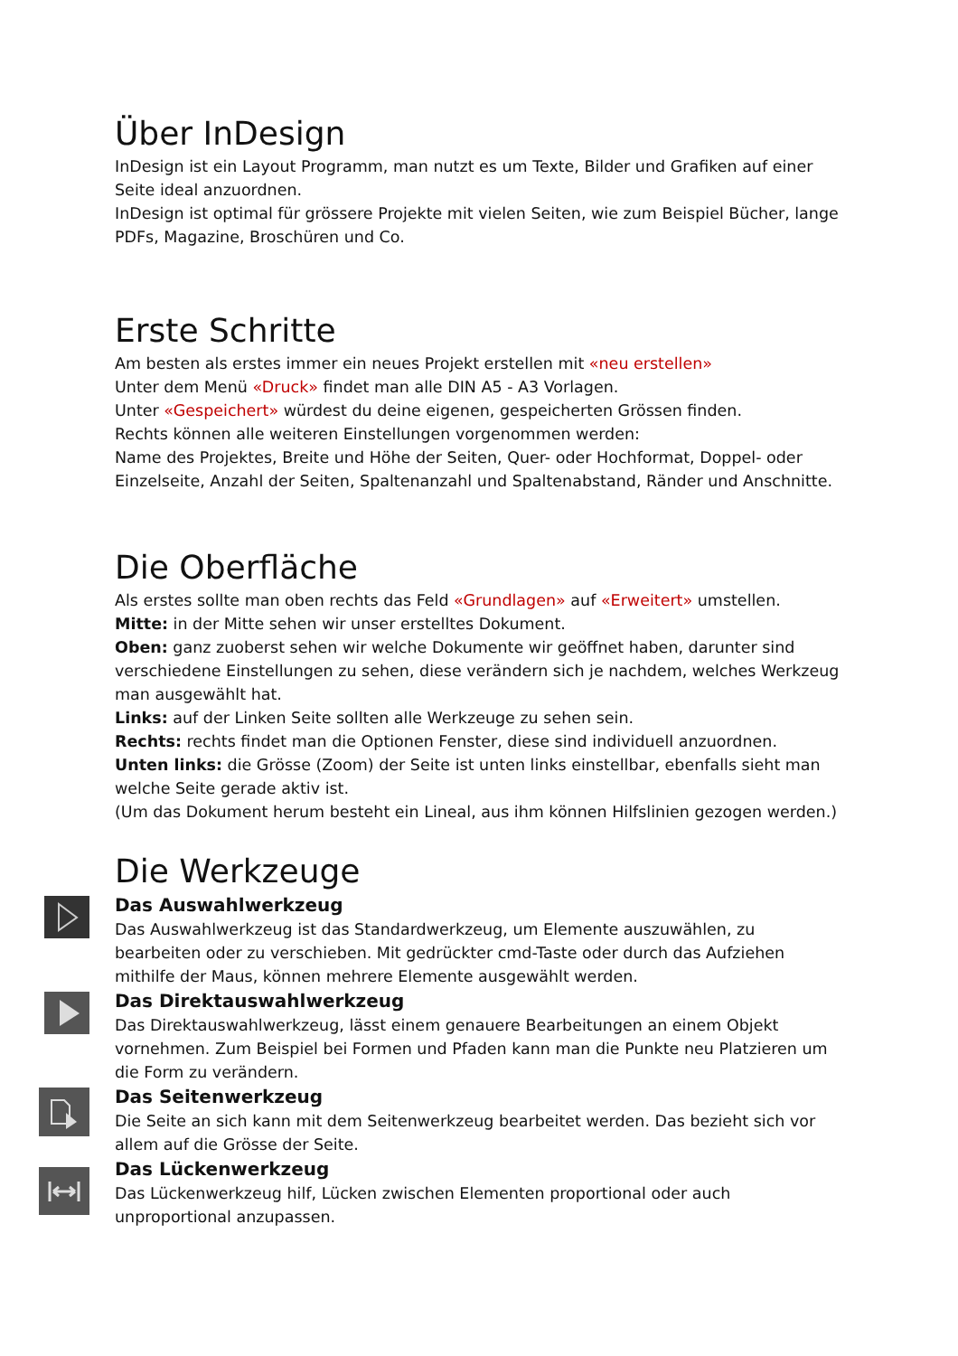Über InDesign
InDesign ist ein Layout Programm, man nutzt es um Texte, Bilder und Grafiken auf einer Seite ideal anzuordnen.
InDesign ist optimal für grössere Projekte mit vielen Seiten, wie zum Beispiel Bücher, lange PDFs, Magazine, Broschüren und Co.
Erste Schritte
Am besten als erstes immer ein neues Projekt erstellen mit «neu erstellen»
Unter dem Menü «Druck» findet man alle DIN A5 - A3 Vorlagen.
Unter «Gespeichert» würdest du deine eigenen, gespeicherten Grössen finden.
Rechts können alle weiteren Einstellungen vorgenommen werden:
Name des Projektes, Breite und Höhe der Seiten, Quer- oder Hochformat, Doppel- oder Einzelseite, Anzahl der Seiten, Spaltenanzahl und Spaltenabstand, Ränder und Anschnitte.
Die Oberfläche
Als erstes sollte man oben rechts das Feld «Grundlagen» auf «Erweitert» umstellen.
Mitte: in der Mitte sehen wir unser erstelltes Dokument.
Oben: ganz zuoberst sehen wir welche Dokumente wir geöffnet haben, darunter sind verschiedene Einstellungen zu sehen, diese verändern sich je nachdem, welches Werkzeug man ausgewählt hat.
Links: auf der Linken Seite sollten alle Werkzeuge zu sehen sein.
Rechts: rechts findet man die Optionen Fenster, diese sind individuell anzuordnen.
Unten links: die Grösse (Zoom) der Seite ist unten links einstellbar, ebenfalls sieht man welche Seite gerade aktiv ist.
(Um das Dokument herum besteht ein Lineal, aus ihm können Hilfslinien gezogen werden.)
Die Werkzeuge
Das Auswahlwerkzeug
Das Auswahlwerkzeug ist das Standardwerkzeug, um Elemente auszuwählen, zu bearbeiten oder zu verschieben. Mit gedrückter cmd-Taste oder durch das Aufziehen mithilfe der Maus, können mehrere Elemente ausgewählt werden.
Das Direktauswahlwerkzeug
Das Direktauswahlwerkzeug, lässt einem genauere Bearbeitungen an einem Objekt vornehmen. Zum Beispiel bei Formen und Pfaden kann man die Punkte neu Platzieren um die Form zu verändern.
Das Seitenwerkzeug
Die Seite an sich kann mit dem Seitenwerkzeug bearbeitet werden. Das bezieht sich vor allem auf die Grösse der Seite.
Das Lückenwerkzeug
Das Lückenwerkzeug hilf, Lücken zwischen Elementen proportional oder auch unproportional anzupassen.